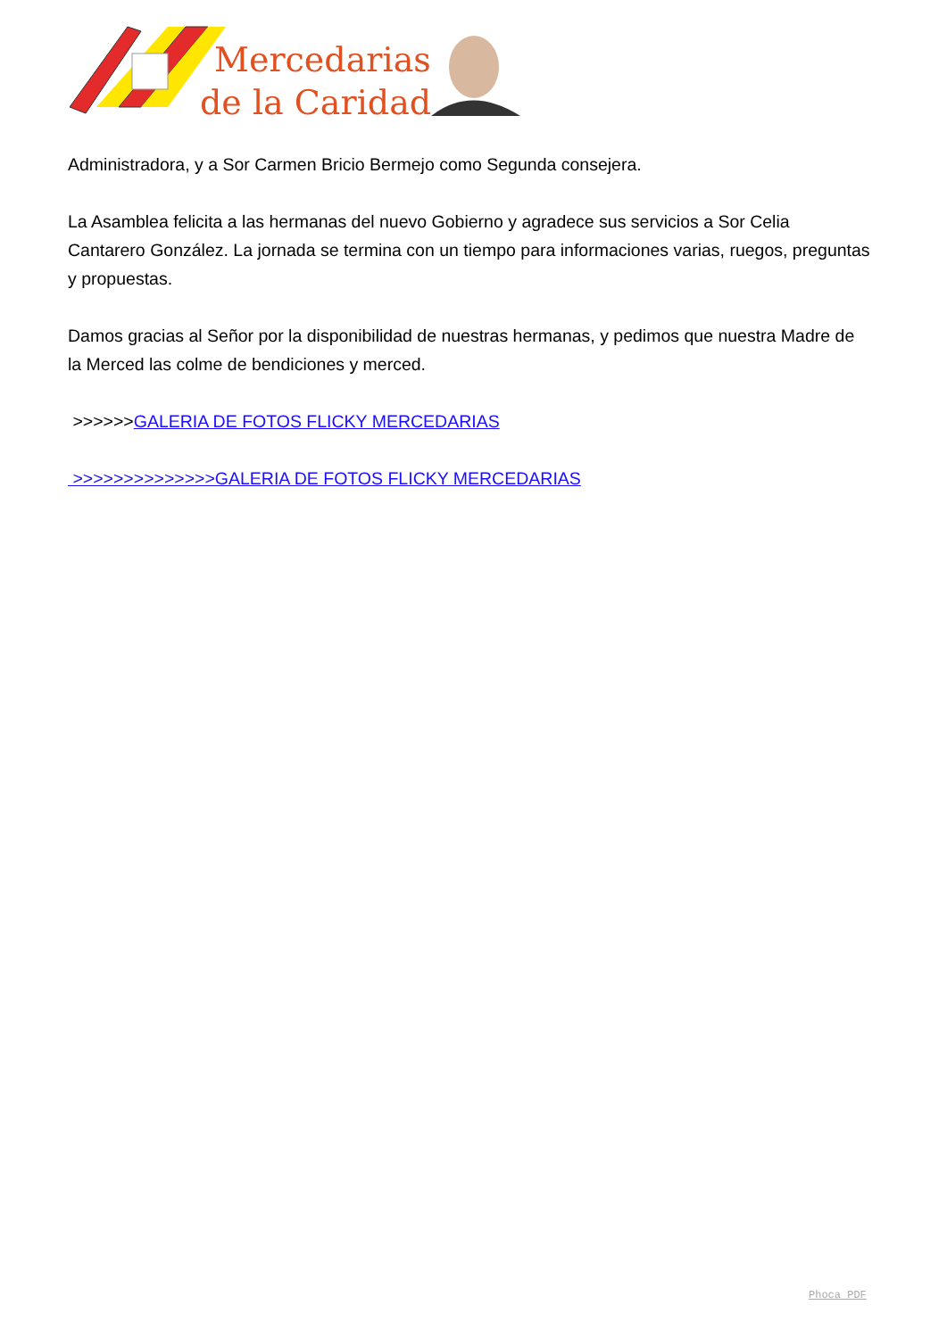Mercedarias
de la Caridad
Administradora, y a Sor Carmen Bricio Bermejo como Segunda consejera.
La Asamblea felicita a las hermanas del nuevo Gobierno y agradece sus servicios a Sor Celia Cantarero González. La jornada se termina con un tiempo para informaciones varias, ruegos, preguntas y propuestas.
Damos gracias al Señor por la disponibilidad de nuestras hermanas, y pedimos que nuestra Madre de la Merced las colme de bendiciones y merced.
>>>>>>GALERIA DE FOTOS FLICKY MERCEDARIAS
>>>>>>>>>>>>>>GALERIA DE FOTOS FLICKY MERCEDARIAS
Phoca PDF